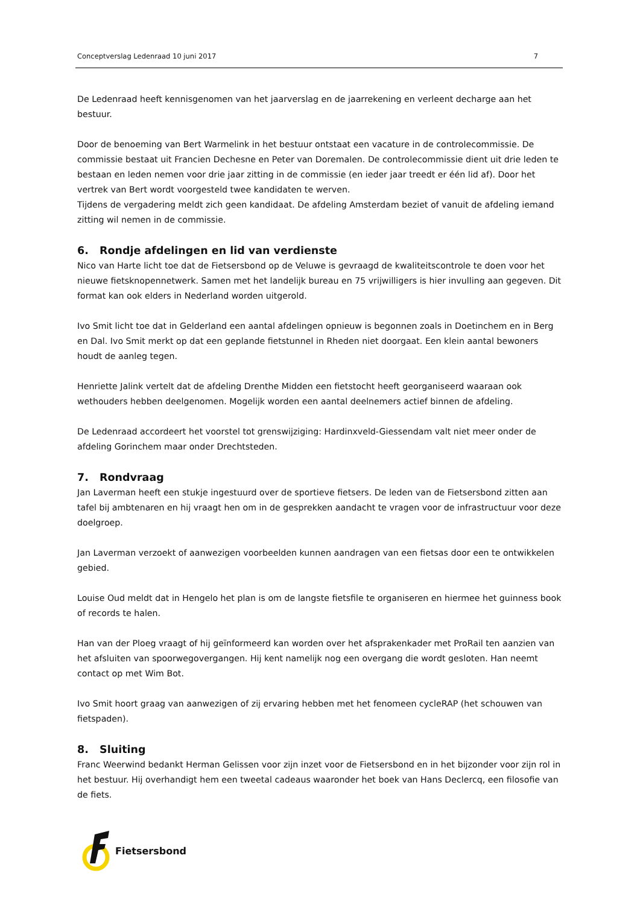Conceptverslag Ledenraad 10 juni 2017 7
De Ledenraad heeft kennisgenomen van het jaarverslag en de jaarrekening en verleent decharge aan het bestuur.
Door de benoeming van Bert Warmelink in het bestuur ontstaat een vacature in de controlecommissie. De commissie bestaat uit Francien Dechesne en Peter van Doremalen. De controlecommissie dient uit drie leden te bestaan en leden nemen voor drie jaar zitting in de commissie (en ieder jaar treedt er één lid af). Door het vertrek van Bert wordt voorgesteld twee kandidaten te werven.
Tijdens de vergadering meldt zich geen kandidaat. De afdeling Amsterdam beziet of vanuit de afdeling iemand zitting wil nemen in de commissie.
6. Rondje afdelingen en lid van verdienste
Nico van Harte licht toe dat de Fietsersbond op de Veluwe is gevraagd de kwaliteitscontrole te doen voor het nieuwe fietsknopennetwerk. Samen met het landelijk bureau en 75 vrijwilligers is hier invulling aan gegeven. Dit format kan ook elders in Nederland worden uitgerold.
Ivo Smit licht toe dat in Gelderland een aantal afdelingen opnieuw is begonnen zoals in Doetinchem en in Berg en Dal. Ivo Smit merkt op dat een geplande fietstunnel in Rheden niet doorgaat. Een klein aantal bewoners houdt de aanleg tegen.
Henriette Jalink vertelt dat de afdeling Drenthe Midden een fietstocht heeft georganiseerd waaraan ook wethouders hebben deelgenomen. Mogelijk worden een aantal deelnemers actief binnen de afdeling.
De Ledenraad accordeert het voorstel tot grenswijziging: Hardinxveld-Giessendam valt niet meer onder de afdeling Gorinchem maar onder Drechtsteden.
7. Rondvraag
Jan Laverman heeft een stukje ingestuurd over de sportieve fietsers. De leden van de Fietsersbond zitten aan tafel bij ambtenaren en hij vraagt hen om in de gesprekken aandacht te vragen voor de infrastructuur voor deze doelgroep.
Jan Laverman verzoekt of aanwezigen voorbeelden kunnen aandragen van een fietsas door een te ontwikkelen gebied.
Louise Oud meldt dat in Hengelo het plan is om de langste fietsfile te organiseren en hiermee het guinness book of records te halen.
Han van der Ploeg vraagt of hij geïnformeerd kan worden over het afsprakenkader met ProRail ten aanzien van het afsluiten van spoorwegovergangen. Hij kent namelijk nog een overgang die wordt gesloten. Han neemt contact op met Wim Bot.
Ivo Smit hoort graag van aanwezigen of zij ervaring hebben met het fenomeen cycleRAP (het schouwen van fietspaden).
8. Sluiting
Franc Weerwind bedankt Herman Gelissen voor zijn inzet voor de Fietsersbond en in het bijzonder voor zijn rol in het bestuur. Hij overhandigt hem een tweetal cadeaus waaronder het boek van Hans Declercq, een filosofie van de fiets.
Fietsersbond